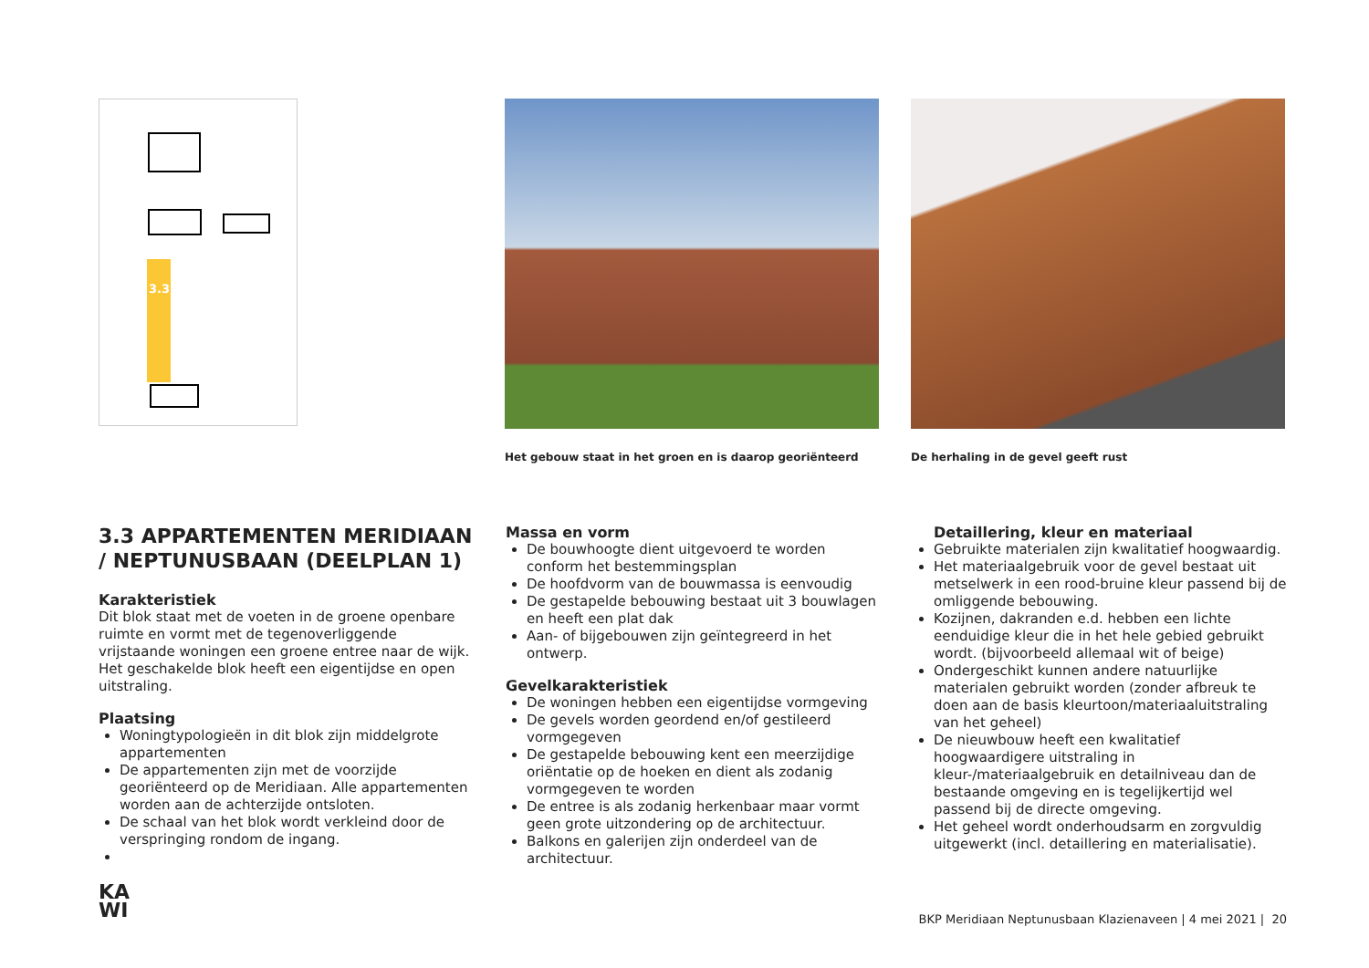3.3
Het gebouw staat in het groen en is daarop georiënteerd
De herhaling in de gevel geeft rust
3.3 APPARTEMENTEN MERIDIAAN / NEPTUNUSBAAN (DEELPLAN 1)
Karakteristiek
Dit blok staat met de voeten in de groene openbare ruimte en vormt met de tegenoverliggende vrijstaande woningen een groene entree naar de wijk. Het geschakelde blok heeft een eigentijdse en open uitstraling.
Plaatsing
Woningtypologieën in dit blok zijn middelgrote appartementen
De appartementen zijn met de voorzijde georiënteerd op de Meridiaan. Alle appartementen worden aan de achterzijde ontsloten.
De schaal van het blok wordt verkleind door de verspringing rondom de ingang.
Massa en vorm
De bouwhoogte dient uitgevoerd te worden conform het bestemmingsplan
De hoofdvorm van de bouwmassa is eenvoudig
De gestapelde bebouwing bestaat uit 3 bouwlagen en heeft een plat dak
Aan- of bijgebouwen zijn geïntegreerd in het ontwerp.
Gevelkarakteristiek
De woningen hebben een eigentijdse vormgeving
De gevels worden geordend en/of gestileerd vormgegeven
De gestapelde bebouwing kent een meerzijdige oriëntatie op de hoeken en dient als zodanig vormgegeven te worden
De entree is als zodanig herkenbaar maar vormt geen grote uitzondering op de architectuur.
Balkons en galerijen zijn onderdeel van de architectuur.
Detaillering, kleur en materiaal
Gebruikte materialen zijn kwalitatief hoogwaardig.
Het materiaalgebruik voor de gevel bestaat uit metselwerk in een rood-bruine kleur passend bij de omliggende bebouwing.
Kozijnen, dakranden e.d. hebben een lichte eenduidige kleur die in het hele gebied gebruikt wordt. (bijvoorbeeld allemaal wit of beige)
Ondergeschikt kunnen andere natuurlijke materialen gebruikt worden (zonder afbreuk te doen aan de basis kleurtoon/materiaaluitstraling van het geheel)
De nieuwbouw heeft een kwalitatief hoogwaardigere uitstraling in kleur-/materiaalgebruik en detailniveau dan de bestaande omgeving en is tegelijkertijd wel passend bij de directe omgeving.
Het geheel wordt onderhoudsarm en zorgvuldig uitgewerkt (incl. detaillering en materialisatie).
KA
WI
BKP Meridiaan Neptunusbaan Klazienaveen | 4 mei 2021 | 20